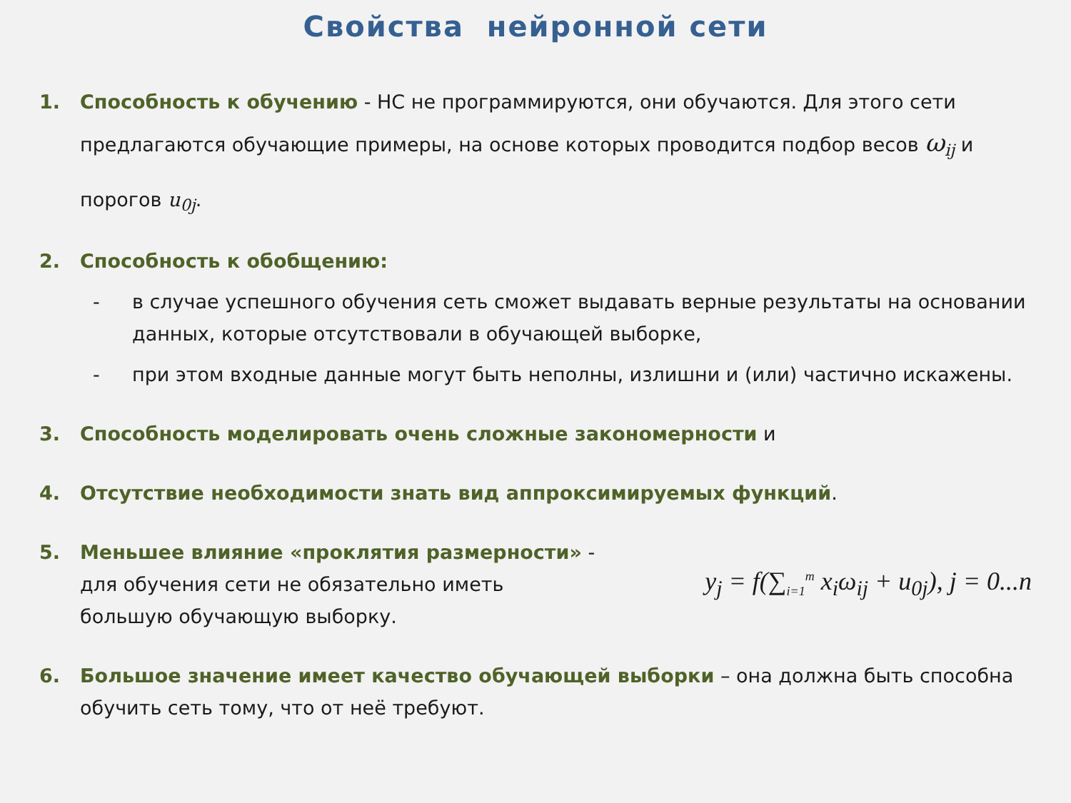Свойства нейронной сети
1. Способность к обучению - НС не программируются, они обучаются. Для этого сети предлагаются обучающие примеры, на основе которых проводится подбор весов ω<sub>ij</sub> и порогов u<sub>0j</sub>.
2. Способность к обобщению:
- в случае успешного обучения сеть сможет выдавать верные результаты на основании данных, которые отсутствовали в обучающей выборке,
- при этом входные данные могут быть неполны, излишни и (или) частично искажены.
3. Способность моделировать очень сложные закономерности и
4. Отсутствие необходимости знать вид аппроксимируемых функций.
5. Меньшее влияние «проклятия размерности» -
для обучения сети не обязательно иметь
большую обучающую выборку.
y<sub>j</sub> = f(∑<sub>i=1</sub><sup>m</sup> x<sub>i</sub>ω<sub>ij</sub> + u<sub>0j</sub>), j = 0...n
6. Большое значение имеет качество обучающей выборки – она должна быть способна обучить сеть тому, что от неё требуют.